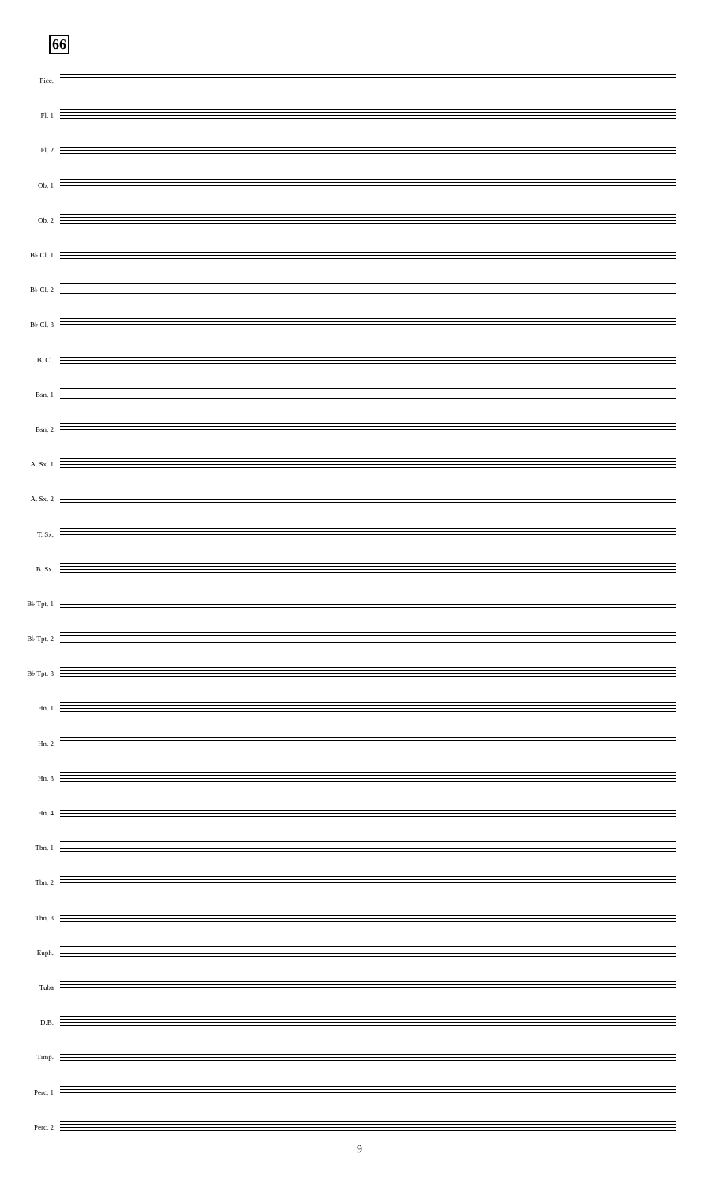66
Picc.
Fl. 1
Fl. 2
Ob. 1
Ob. 2
B♭ Cl. 1
B♭ Cl. 2
B♭ Cl. 3
B. Cl.
Bsn. 1
Bsn. 2
A. Sx. 1
A. Sx. 2
T. Sx.
B. Sx.
B♭ Tpt. 1
B♭ Tpt. 2
B♭ Tpt. 3
Hn. 1
Hn. 2
Hn. 3
Hn. 4
Tbn. 1
Tbn. 2
Tbn. 3
Euph.
Tuba
D.B.
Timp.
Perc. 1
Perc. 2
9